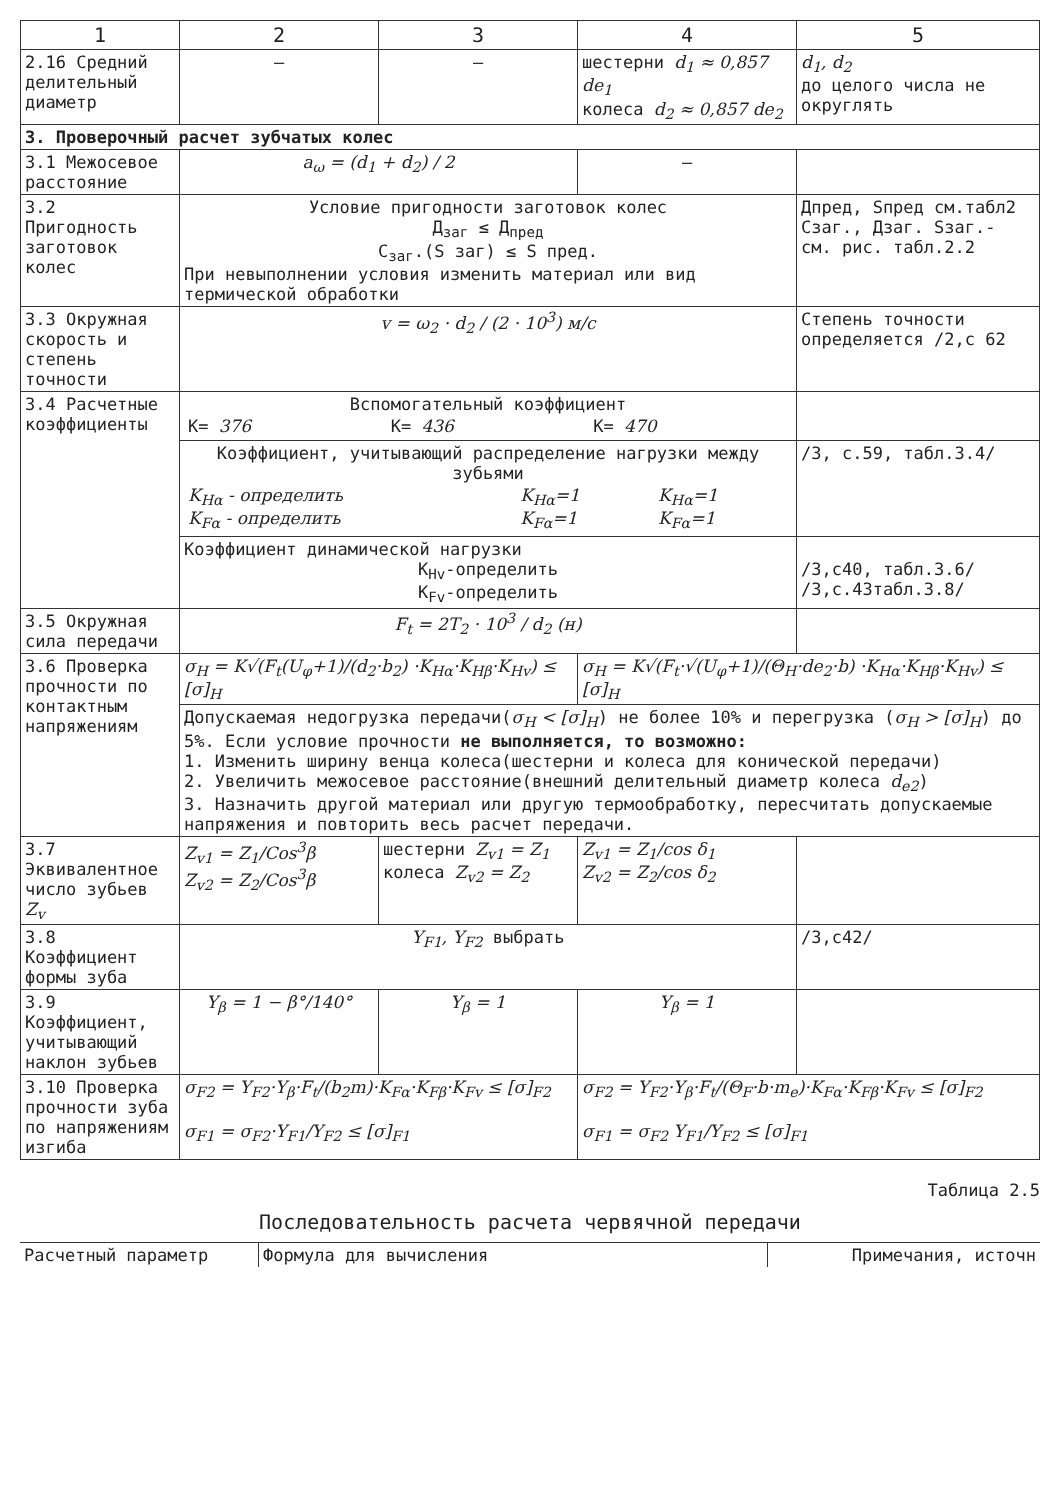| 1 | 2 | 3 | 4 | 5 |
| --- | --- | --- | --- | --- |
| 2.16 Средний делительный диаметр | — | — | шестерни d<sub>1</sub> ≈ 0,857 de<sub>1</sub> колеса d<sub>2</sub> ≈ 0,857 de<sub>2</sub> | d<sub>1</sub>, d<sub>2</sub> до целого числа не округлять |
| 3. Проверочный расчет зубчатых колес | | | | |
| 3.1 Межосевое расстояние | a<sub>ω</sub> = (d<sub>1</sub> + d<sub>2</sub>) / 2 | | — | |
| 3.2 Пригодность заготовок колес | Условие пригодности заготовок колес Д<sub>заг</sub> ≤ Д<sub>пред</sub> С<sub>заг</sub>.(S заг) ≤ S пред. При невыполнении условия изменить материал или вид термической обработки | | | Дпред, Sпред см.табл2 Сзаг., Дзаг. Sзаг.- см. рис. табл.2.2 |
| 3.3 Окружная скорость и степень точности | v = ω<sub>2</sub> · d<sub>2</sub> / (2 · 10<sup>3</sup>) м/с | | | Степень точности определяется /2,с 62 |
| 3.4 Расчетные коэффициенты | Вспомогательный коэффициент / К= 376 / К= 436 / К= 470 / | | | |
| | Коэффициент, учитывающий распределение нагрузки между зубьями / K<sub>Hα</sub> - определить K<sub>Fα</sub> - определить / K<sub>Hα</sub>=1 K<sub>Fα</sub>=1 / K<sub>Hα</sub>=1 K<sub>Fα</sub>=1 / | | | /3, с.59, табл.3.4/ |
| | Коэффициент динамической нагрузки K<sub>Hv</sub>-определить K<sub>Fv</sub>-определить | | | /3,с40, табл.3.6/ /3,с.43табл.3.8/ |
| 3.5 Окружная сила передачи | F<sub>t</sub> = 2T<sub>2</sub> · 10<sup>3</sup> / d<sub>2</sub> (н) | | | |
| 3.6 Проверка прочности по контактным напряжениям | σ<sub>H</sub> = K√(F<sub>t</sub>(U<sub>φ</sub>+1)/(d<sub>2</sub>·b<sub>2</sub>) ·K<sub>Hα</sub>·K<sub>Hβ</sub>·K<sub>Hv</sub>) ≤ [σ]<sub>H</sub> | | σ<sub>H</sub> = K√(F<sub>t</sub>·√(U<sub>φ</sub>+1)/(Θ<sub>H</sub>·de<sub>2</sub>·b) ·K<sub>Hα</sub>·K<sub>Hβ</sub>·K<sub>Hv</sub>) ≤ [σ]<sub>H</sub> | |
| | Допускаемая недогрузка передачи( σ<sub>H</sub> < [σ]<sub>H</sub> ) не более 10% и перегрузка ( σ<sub>H</sub> > [σ]<sub>H</sub> ) до 5%. Если условие прочности не выполняется, то возможно: 1. Изменить ширину венца колеса(шестерни и колеса для конической передачи) 2. Увеличить межосевое расстояние(внешний делительный диаметр колеса d<sub>e2</sub> ) 3. Назначить другой материал или другую термообработку, пересчитать допускаемые напряжения и повторить весь расчет передачи. | | | |
| 3.7 Эквивалентное число зубьев Z<sub>v</sub> | Z<sub>v1</sub> = Z<sub>1</sub>/Cos<sup>3</sup>β Z<sub>v2</sub> = Z<sub>2</sub>/Cos<sup>3</sup>β | шестерни Z<sub>v1</sub> = Z<sub>1</sub> колеса Z<sub>v2</sub> = Z<sub>2</sub> | Z<sub>v1</sub> = Z<sub>1</sub>/cos δ<sub>1</sub> Z<sub>v2</sub> = Z<sub>2</sub>/cos δ<sub>2</sub> | |
| 3.8 Коэффициент формы зуба | Y<sub>F1</sub>, Y<sub>F2</sub> выбрать | | | /3,с42/ |
| 3.9 Коэффициент, учитывающий наклон зубьев | Y<sub>β</sub> = 1 − β°/140° | Y<sub>β</sub> = 1 | Y<sub>β</sub> = 1 | |
| 3.10 Проверка прочности зуба по напряжениям изгиба | σ<sub>F2</sub> = Y<sub>F2</sub>·Y<sub>β</sub>·F<sub>t</sub>/(b<sub>2</sub>m)·K<sub>Fα</sub>·K<sub>Fβ</sub>·K<sub>Fv</sub> ≤ [σ]<sub>F2</sub> σ<sub>F1</sub> = σ<sub>F2</sub>·Y<sub>F1</sub>/Y<sub>F2</sub> ≤ [σ]<sub>F1</sub> | | σ<sub>F2</sub> = Y<sub>F2</sub>·Y<sub>β</sub>·F<sub>t</sub>/(Θ<sub>F</sub>·b·m<sub>e</sub>)·K<sub>Fα</sub>·K<sub>Fβ</sub>·K<sub>Fv</sub> ≤ [σ]<sub>F2</sub> σ<sub>F1</sub> = σ<sub>F2</sub> Y<sub>F1</sub>/Y<sub>F2</sub> ≤ [σ]<sub>F1</sub> | |
Таблица 2.5
Последовательность расчета червячной передачи
| Расчетный параметр | Формула для вычисления | Примечания, источн |